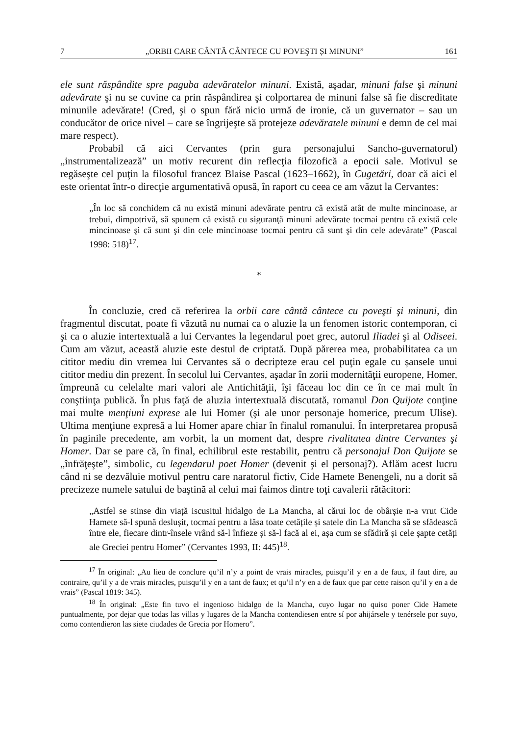7 „ORBII CARE CÂNTĂ CÂNTECE CU POVEŞTI ȘI MINUNI” 161
ele sunt răspândite spre paguba adevăratelor minuni. Există, aşadar, minuni false şi minuni adevărate şi nu se cuvine ca prin răspândirea şi colportarea de minuni false să fie discreditate minunile adevărate! (Cred, şi o spun fără nicio urmă de ironie, că un guvernator – sau un conducător de orice nivel – care se îngrijeşte să protejeze adevăratele minuni e demn de cel mai mare respect).
Probabil că aici Cervantes (prin gura personajului Sancho-guvernatorul) „instrumentalizează” un motiv recurent din reflecţia filozofică a epocii sale. Motivul se regăseşte cel puţin la filosoful francez Blaise Pascal (1623–1662), în Cugetări, doar că aici el este orientat într-o direcţie argumentativă opusă, în raport cu ceea ce am văzut la Cervantes:
„În loc să conchidem că nu există minuni adevărate pentru că există atât de multe mincinoase, ar trebui, dimpotrivă, să spunem că există cu siguranţă minuni adevărate tocmai pentru că există cele mincinoase şi că sunt şi din cele mincinoase tocmai pentru că sunt şi din cele adevărate” (Pascal 1998: 518)<sup>17</sup>.
*
În concluzie, cred că referirea la orbii care cântă cântece cu poveşti şi minuni, din fragmentul discutat, poate fi văzută nu numai ca o aluzie la un fenomen istoric contemporan, ci şi ca o aluzie intertextuală a lui Cervantes la legendarul poet grec, autorul Iliadei şi al Odiseei. Cum am văzut, această aluzie este destul de criptată. După părerea mea, probabilitatea ca un cititor mediu din vremea lui Cervantes să o decripteze erau cel puţin egale cu șansele unui cititor mediu din prezent. În secolul lui Cervantes, aşadar în zorii modernităţii europene, Homer, împreună cu celelalte mari valori ale Antichităţii, îşi făceau loc din ce în ce mai mult în conştiinţa publică. În plus faţă de aluzia intertextuală discutată, romanul Don Quijote conţine mai multe menţiuni exprese ale lui Homer (şi ale unor personaje homerice, precum Ulise). Ultima menţiune expresă a lui Homer apare chiar în finalul romanului. În interpretarea propusă în paginile precedente, am vorbit, la un moment dat, despre rivalitatea dintre Cervantes şi Homer. Dar se pare că, în final, echilibrul este restabilit, pentru că personajul Don Quijote se „înfrăţeşte”, simbolic, cu legendarul poet Homer (devenit şi el personaj?). Aflăm acest lucru când ni se dezvăluie motivul pentru care naratorul fictiv, Cide Hamete Benengeli, nu a dorit să precizeze numele satului de baştină al celui mai faimos dintre toţi cavalerii rătăcitori:
„Astfel se stinse din viață iscusitul hidalgo de La Mancha, al cărui loc de obârșie n-a vrut Cide Hamete să-l spună deslușit, tocmai pentru a lăsa toate cetățile și satele din La Mancha să se sfădească între ele, fiecare dintr-însele vrând să-l înfieze și să-l facă al ei, așa cum se sfădiră și cele șapte cetăți ale Greciei pentru Homer” (Cervantes 1993, II: 445)<sup>18</sup>.
<sup>17</sup> În original: „Au lieu de conclure qu’il n’y a point de vrais miracles, puisqu’il y en a de faux, il faut dire, au contraire, qu’il y a de vrais miracles, puisqu’il y en a tant de faux; et qu’il n’y en a de faux que par cette raison qu’il y en a de vrais” (Pascal 1819: 345).
<sup>18</sup> În original: „Este fin tuvo el ingenioso hidalgo de la Mancha, cuyo lugar no quiso poner Cide Hamete puntualmente, por dejar que todas las villas y lugares de la Mancha contendiesen entre sí por ahijársele y tenérsele por suyo, como contendieron las siete ciudades de Grecia por Homero”.